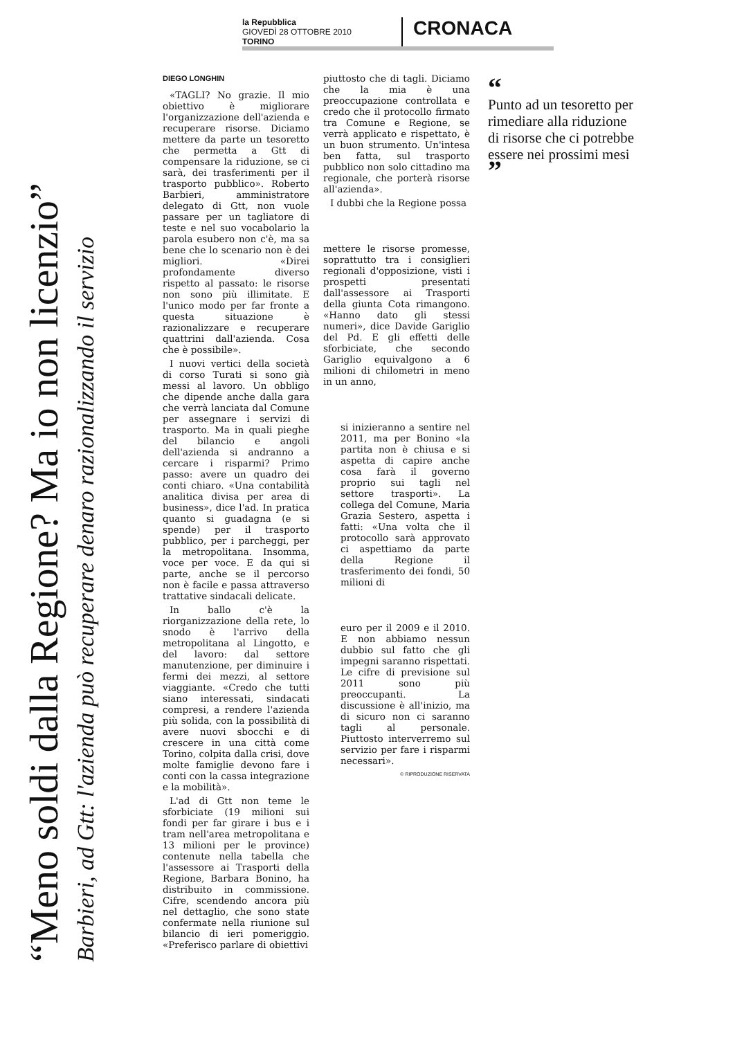la Repubblica
GIOVEDÌ 28 OTTOBRE 2010
TORINO
CRONACA
“Meno soldi dalla Regione? Ma io non licenzio”
Barbieri, ad Gtt: l'azienda può recuperare denaro razionalizzando il servizio
DIEGO LONGHIN
«TAGLI? No grazie. Il mio obiettivo è migliorare l'organizzazione dell'azienda e recuperare risorse. Diciamo mettere da parte un tesoretto che permetta a Gtt di compensare la riduzione, se ci sarà, dei trasferimenti per il trasporto pubblico». Roberto Barbieri, amministratore delegato di Gtt, non vuole passare per un tagliatore di teste e nel suo vocabolario la parola esubero non c'è, ma sa bene che lo scenario non è dei migliori. «Direi profondamente diverso rispetto al passato: le risorse non sono più illimitate. E l'unico modo per far fronte a questa situazione è razionalizzare e recuperare quattrini dall'azienda. Cosa che è possibile».
I nuovi vertici della società di corso Turati si sono già messi al lavoro. Un obbligo che dipende anche dalla gara che verrà lanciata dal Comune per assegnare i servizi di trasporto. Ma in quali pieghe del bilancio e angoli dell'azienda si andranno a cercare i risparmi? Primo passo: avere un quadro dei conti chiaro. «Una contabilità analitica divisa per area di business», dice l'ad. In pratica quanto si guadagna (e si spende) per il trasporto pubblico, per i parcheggi, per la metropolitana. Insomma, voce per voce. E da qui si parte, anche se il percorso non è facile e passa attraverso trattative sindacali delicate.
In ballo c'è la riorganizzazione della rete, lo snodo è l'arrivo della metropolitana al Lingotto, e del lavoro: dal settore manutenzione, per diminuire i fermi dei mezzi, al settore viaggiante. «Credo che tutti siano interessati, sindacati compresi, a rendere l'azienda più solida, con la possibilità di avere nuovi sbocchi e di crescere in una città come Torino, colpita dalla crisi, dove molte famiglie devono fare i conti con la cassa integrazione e la mobilità».
L'ad di Gtt non teme le sforbiciate (19 milioni sui fondi per far girare i bus e i tram nell'area metropolitana e 13 milioni per le province) contenute nella tabella che l'assessore ai Trasporti della Regione, Barbara Bonino, ha distribuito in commissione. Cifre, scendendo ancora più nel dettaglio, che sono state confermate nella riunione sul bilancio di ieri pomeriggio. «Preferisco parlare di obiettivi
piuttosto che di tagli. Diciamo che la mia è una preoccupazione controllata e credo che il protocollo firmato tra Comune e Regione, se verrà applicato e rispettato, è un buon strumento. Un'intesa ben fatta, sul trasporto pubblico non solo cittadino ma regionale, che porterà risorse all'azienda».
I dubbi che la Regione possa
mettere le risorse promesse, soprattutto tra i consiglieri regionali d'opposizione, visti i prospetti presentati dall'assessore ai Trasporti della giunta Cota rimangono. «Hanno dato gli stessi numeri», dice Davide Gariglio del Pd. E gli effetti delle sforbiciate, che secondo Gariglio equivalgono a 6 milioni di chilometri in meno in un anno,
si inizieranno a sentire nel 2011, ma per Bonino «la partita non è chiusa e si aspetta di capire anche cosa farà il governo proprio sui tagli nel settore trasporti». La collega del Comune, Maria Grazia Sestero, aspetta i fatti: «Una volta che il protocollo sarà approvato ci aspettiamo da parte della Regione il trasferimento dei fondi, 50 milioni di
euro per il 2009 e il 2010. E non abbiamo nessun dubbio sul fatto che gli impegni saranno rispettati. Le cifre di previsione sul 2011 sono più preoccupanti. La discussione è all'inizio, ma di sicuro non ci saranno tagli al personale. Piuttosto interverremo sul servizio per fare i risparmi necessari».
© RIPRODUZIONE RISERVATA
“
Punto ad un tesoretto per rimediare alla riduzione di risorse che ci potrebbe essere nei prossimi mesi
”